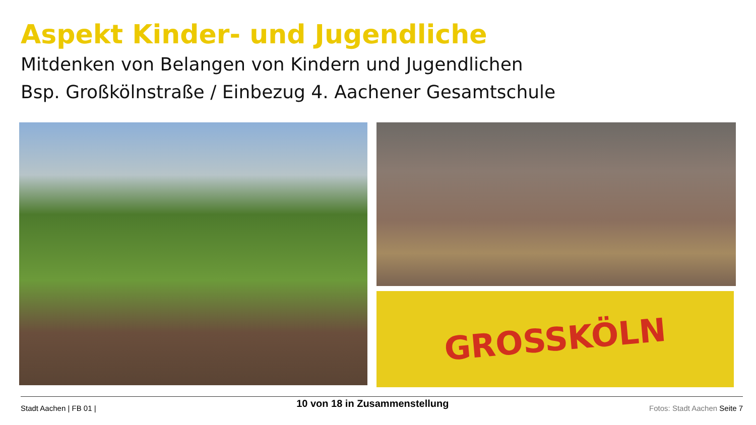Aspekt Kinder- und Jugendliche
Mitdenken von Belangen von Kindern und Jugendlichen
Bsp. Großkölnstraße / Einbezug 4. Aachener Gesamtschule
GROSSKÖLN
Stadt Aachen | FB 01 |
10 von 18 in Zusammenstellung
Fotos: Stadt Aachen Seite 7